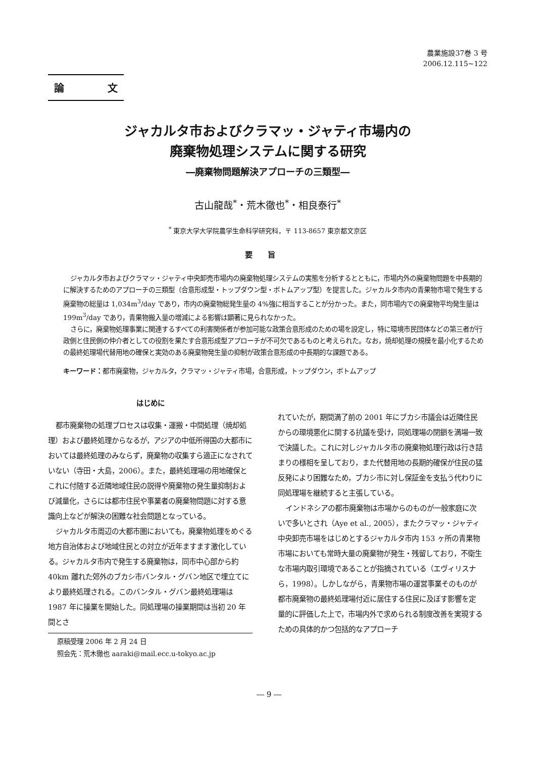農業施設37巻 3 号
2006.12.115~122
論 文
ジャカルタ市およびクラマッ・ジャティ市場内の
廃棄物処理システムに関する研究
―廃棄物問題解決アプローチの三類型―
古山龍哉<sup>*</sup>・荒木徹也<sup>*</sup>・相良泰行<sup>*</sup>
<sup>*</sup> 東京大学大学院農学生命科学研究科，〒 113-8657 東京都文京区
要旨
ジャカルタ市およびクラマッ・ジャティ中央卸売市場内の廃棄物処理システムの実態を分析するとともに，市場内外の廃棄物問題を中長期的に解決するためのアプローチの三類型（合意形成型・トップダウン型・ボトムアップ型）を提言した。ジャカルタ市内の青果物市場で発生する廃棄物の総量は 1,034m<sup>3</sup>/day であり，市内の廃棄物総発生量の 4%強に相当することが分かった。また，同市場内での廃棄物平均発生量は 199m<sup>3</sup>/day であり，青果物搬入量の増減による影響は顕著に見られなかった。
さらに，廃棄物処理事業に関連するすべての利害関係者が参加可能な政策合意形成のための場を設定し，特に環境市民団体などの第三者が行政側と住民側の仲介者としての役割を果たす合意形成型アプローチが不可欠であるものと考えられた。なお，焼却処理の規模を最小化するための最終処理場代替用地の確保と実効のある廃棄物発生量の抑制が政策合意形成の中長期的な課題である。
キーワード：都市廃棄物，ジャカルタ，クラマッ・ジャティ市場，合意形成，トップダウン，ボトムアップ
はじめに
都市廃棄物の処理プロセスは収集・運搬・中間処理（焼却処理）および最終処理からなるが，アジアの中低所得国の大都市においては最終処理のみならず，廃棄物の収集すら適正になされていない（寺田・大島，2006）。また，最終処理場の用地確保とこれに付随する近隣地域住民の説得や廃棄物の発生量抑制および減量化，さらには都市住民や事業者の廃棄物問題に対する意識向上などが解決の困難な社会問題となっている。
ジャカルタ市周辺の大都市圏においても，廃棄物処理をめぐる地方自治体および地域住民との対立が近年ますます激化している。ジャカルタ市内で発生する廃棄物は，同市中心部から約 40km 離れた郊外のブカシ市バンタル・グバン地区で埋立てにより最終処理される。このバンタル・グバン最終処理場は 1987 年に操業を開始した。同処理場の操業期間は当初 20 年間とさ
原稿受理 2006 年 2 月 24 日
照会先：荒木徹也 aaraki@mail.ecc.u-tokyo.ac.jp
れていたが，期間満了前の 2001 年にブカシ市議会は近隣住民からの環境悪化に関する抗議を受け，同処理場の閉鎖を満場一致で決議した。これに対しジャカルタ市の廃棄物処理行政は行き詰まりの様相を呈しており，また代替用地の長期的確保が住民の猛反発により困難なため，ブカシ市に対し保証金を支払う代わりに同処理場を継続すると主張している。
インドネシアの都市廃棄物は市場からのものが一般家庭に次いで多いとされ（Aye et al., 2005），またクラマッ・ジャティ中央卸売市場をはじめとするジャカルタ市内 153 ヶ所の青果物市場においても常時大量の廃棄物が発生・残留しており，不衛生な市場内取引環境であることが指摘されている（エヴィリスナら，1998）。しかしながら，青果物市場の運営事業そのものが都市廃棄物の最終処理場付近に居住する住民に及ぼす影響を定量的に評価した上で，市場内外で求められる制度改善を実現するための具体的かつ包括的なアプローチ
― 9 ―